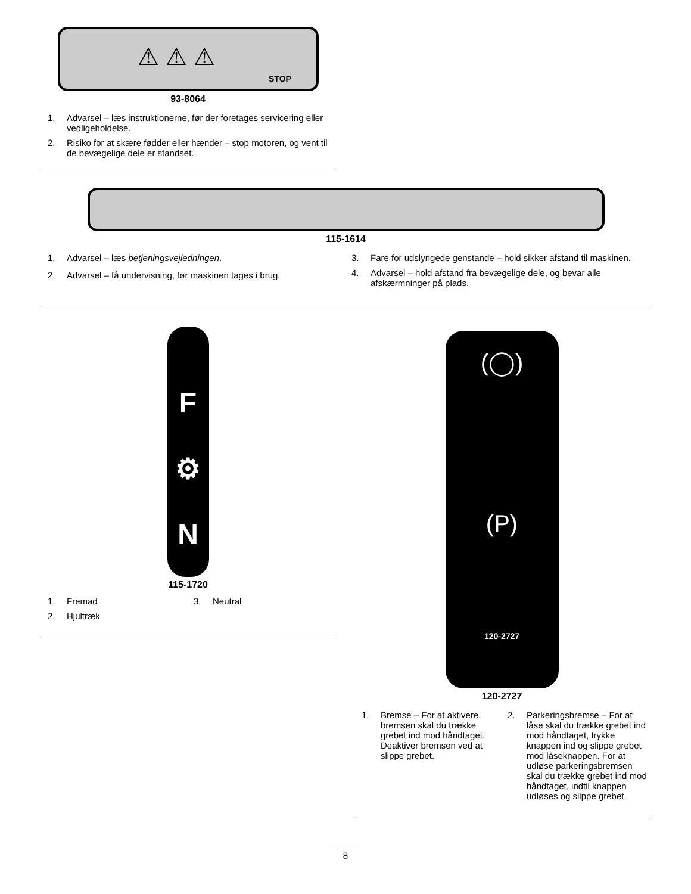⚠ ⚠ ⚠
STOP
93-8064
1. Advarsel – læs instruktionerne, før der foretages servicering eller vedligeholdelse.
2. Risiko for at skære fødder eller hænder – stop motoren, og vent til de bevægelige dele er standset.
115-1614
1. Advarsel – læs betjeningsvejledningen.
2. Advarsel – få undervisning, før maskinen tages i brug.
3. Fare for udslyngede genstande – hold sikker afstand til maskinen.
4. Advarsel – hold afstand fra bevægelige dele, og bevar alle afskærmninger på plads.
F
⚙
N
115-1720
1. Fremad
2. Hjultræk
3. Neutral
(◯)
(P)
120-2727
120-2727
1. Bremse – For at aktivere bremsen skal du trække grebet ind mod håndtaget. Deaktiver bremsen ved at slippe grebet.
2. Parkeringsbremse – For at låse skal du trække grebet ind mod håndtaget, trykke knappen ind og slippe grebet mod låseknappen. For at udløse parkeringsbremsen skal du trække grebet ind mod håndtaget, indtil knappen udløses og slippe grebet.
8